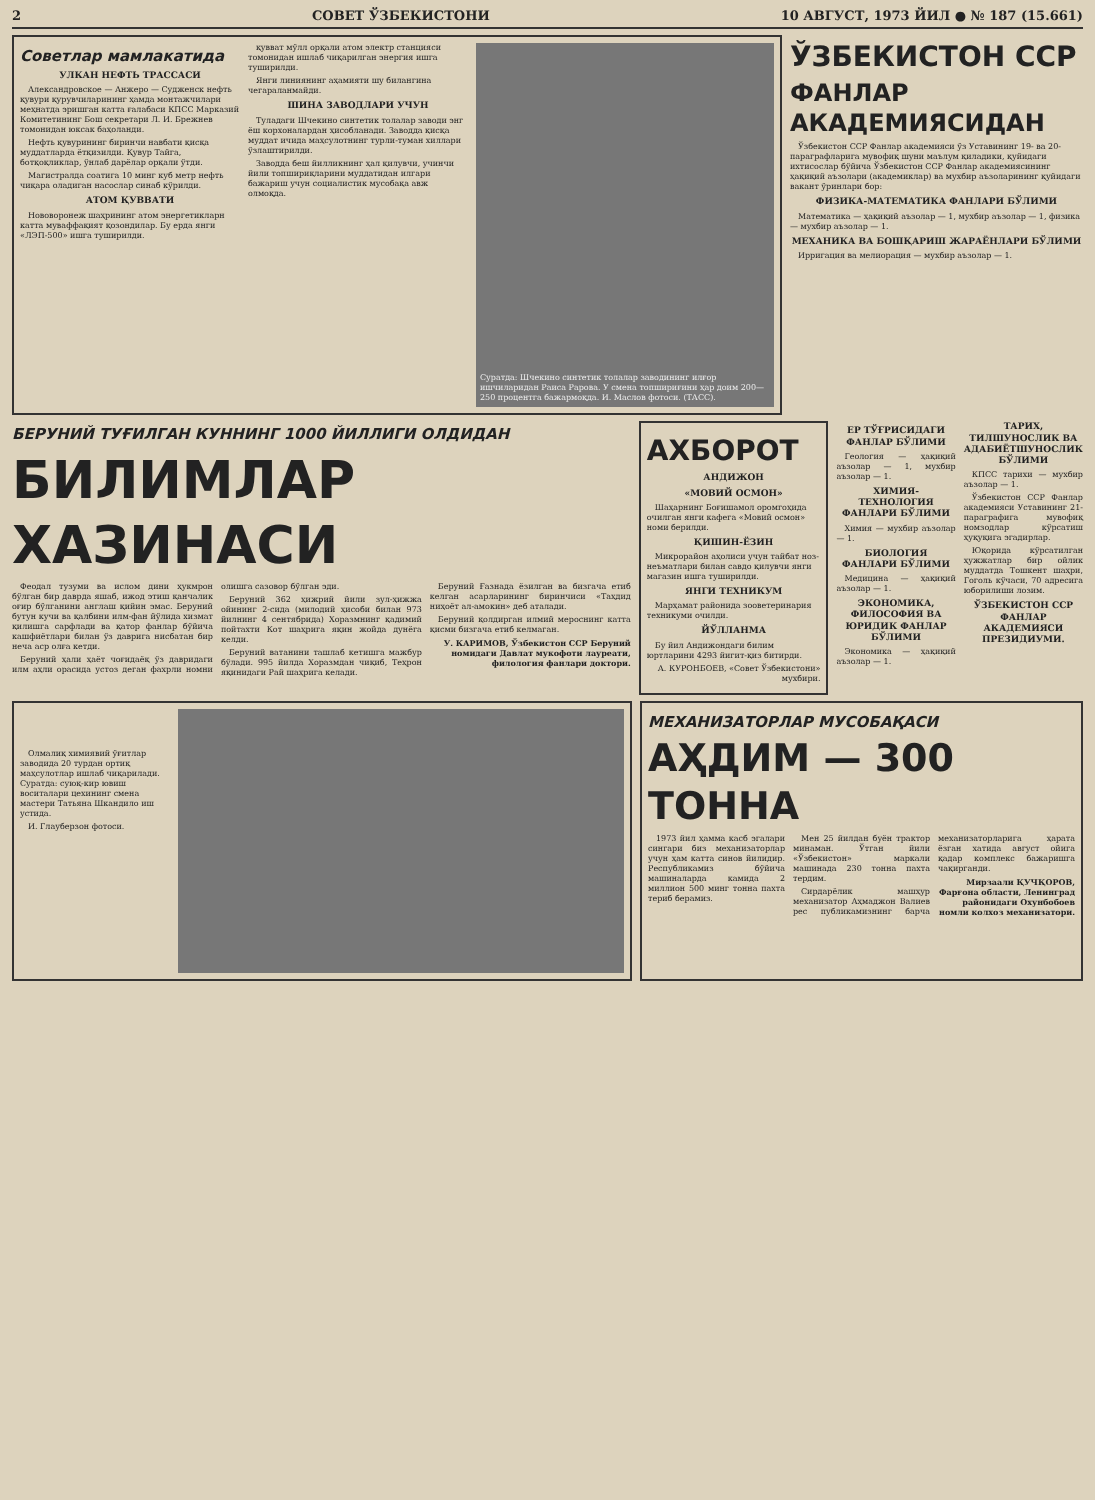2 СОВЕТ ЎЗБЕКИСТОНИ 10 АВГУСТ, 1973 ЙИЛ ● № 187 (15.661)
Советлар мамлакатида
УЛКАН НЕФТЬ ТРАССАСИ
Александровское — Анжеро — Судженск нефть қувури қурувчиларининг ҳамда монтажчилари меҳнатда эришган катта ғалабаси КПСС Марказий Комитетининг Бош секретари Л. И. Брежнев томонидан юксак баҳоланди.
Нефть қувурининг биринчи навбати қисқа муддатларда ётқизилди. Қувур Тайга, ботқоқликлар, ўнлаб дарёлар орқали ўтди.
Магистралда соатига 10 минг куб метр нефть чиқара оладиган насослар синаб кўрилди.
АТОМ ҚУВВАТИ
Нововоронеж шаҳрининг атом энергетикларн катта муваффақият қозондилар. Бу ерда янги «ЛЭП-500» ишга туширилди.
қувват мўлл орқали атом электр станцияси томонидан ишлаб чиқарилган энергия ишга туширилди.
Янги линиянинг аҳамияти шу билангина чегараланмайди.
ШИНА ЗАВОДЛАРИ УЧУН
Туладаги Шчекино синтетик толалар заводи энг ёш корхоналардан ҳисобланади. Заводда қисқа муддат ичида маҳсулотнинг турли-туман хиллари ўзлаштирилди.
Заводда беш йилликнинг ҳал қилувчи, учинчи йили топшириқларини муддатидан илгари бажариш учун социалистик мусобақа авж олмоқда.
Суратда: Шчекино синтетик толалар заводининг илғор ишчиларидан Раиса Рарова. У смена топшириғини ҳар доим 200—250 процентга бажармоқда. И. Маслов фотоси. (ТАСС).
ЎЗБЕКИСТОН ССР
ФАНЛАР АКАДЕМИЯСИДАН
Ўзбекистон ССР Фанлар академияси ўз Уставининг 19- ва 20-параграфларига мувофиқ шуни маълум қиладики, қуйидаги ихтисослар бўйича Ўзбекистон ССР Фанлар академиясининг ҳақиқий аъзолари (академиклар) ва мухбир аъзоларининг қуйидаги вакант ўринлари бор:
ФИЗИКА-МАТЕМАТИКА ФАНЛАРИ БЎЛИМИ
Математика — ҳақиқий аъзолар — 1, мухбир аъзолар — 1, физика — мухбир аъзолар — 1.
МЕХАНИКА ВА БОШҚАРИШ ЖАРАЁНЛАРИ БЎЛИМИ
Ирригация ва мелиорация — мухбир аъзолар — 1.
БЕРУНИЙ ТУҒИЛГАН КУННИНГ 1000 ЙИЛЛИГИ ОЛДИДАН
БИЛИМЛАР ХАЗИНАСИ
Феодал тузуми ва ислом дини ҳукмрон бўлган бир даврда яшаб, ижод этиш қанчалик оғир бўлганини англаш қийин эмас. Беруний бутун кучи ва қалбини илм-фан йўлида хизмат қилишга сарфлади ва қатор фанлар бўйича кашфиётлари билан ўз даврига нисбатан бир неча аср олға кетди.
Беруний ҳали ҳаёт чоғидаёқ ўз давридаги илм аҳли орасида устоз деган фахрли номни олишга сазовор бўлган эди.
Беруний 362 ҳижрий йили зул-ҳижжа ойининг 2-сида (милодий ҳисоби билан 973 йилнинг 4 сентябрида) Хоразмнинг қадимий пойтахти Кот шаҳрига яқин жойда дунёга келди.
Беруний ватанини ташлаб кетишга мажбур бўлади. 995 йилда Хоразмдан чиқиб, Теҳрон яқинидаги Рай шаҳрига келади.
Беруний Ғазнада ёзилган ва бизгача етиб келган асарларининг биринчиси «Таҳдид ниҳоёт ал-амокин» деб аталади.
Беруний қолдирган илмий мероснинг катта қисми бизгача етиб келмаган.
У. КАРИМОВ, Ўзбекистон ССР Беруний номидаги Давлат мукофоти лауреати, филология фанлари доктори.
АХБОРОТ
АНДИЖОН
«МОВИЙ ОСМОН»
Шаҳарнинг Боғишамол оромгоҳида очилган янги кафега «Мовий осмон» номи берилди.
ҚИШИН-ЁЗИН
Микрорайон аҳолиси учун тайбат ноз-неъматлари билан савдо қилувчи янги магазин ишга туширилди.
ЯНГИ ТЕХНИКУМ
Марҳамат районида зооветеринария техникуми очилди.
ЙЎЛЛАНМА
Бу йил Андижондаги билим юртларини 4293 йигит-қиз битирди.
А. КУРОНБОЕВ, «Совет Ўзбекистони» мухбири.
ЕР ТЎҒРИСИДАГИ ФАНЛАР БЎЛИМИ
Геология — ҳақиқий аъзолар — 1, мухбир аъзолар — 1.
ХИМИЯ-ТЕХНОЛОГИЯ ФАНЛАРИ БЎЛИМИ
Химия — мухбир аъзолар — 1.
БИОЛОГИЯ ФАНЛАРИ БЎЛИМИ
Медицина — ҳақиқий аъзолар — 1.
ЭКОНОМИКА, ФИЛОСОФИЯ ВА ЮРИДИК ФАНЛАР БЎЛИМИ
Экономика — ҳақиқий аъзолар — 1.
ТАРИХ, ТИЛШУНОСЛИК ВА АДАБИЁТШУНОСЛИК БЎЛИМИ
КПСС тарихи — мухбир аъзолар — 1.
Ўзбекистон ССР Фанлар академияси Уставининг 21-параграфига мувофиқ номзодлар кўрсатиш ҳуқуқига эгадирлар.
Юқорида кўрсатилган ҳужжатлар бир ойлик муддатда Тошкент шаҳри, Гоголь кўчаси, 70 адресига юборилиши лозим.
ЎЗБЕКИСТОН ССР ФАНЛАР АКАДЕМИЯСИ ПРЕЗИДИУМИ.
Олмалиқ химиявий ўғитлар заводида 20 турдан ортиқ маҳсулотлар ишлаб чиқарилади. Суратда: суюқ-кир ювиш воситалари цехининг смена мастери Татьяна Шкандило иш устида.
И. Глауберзон фотоси.
МЕХАНИЗАТОРЛАР МУСОБАҚАСИ
АҲДИМ — 300 ТОННА
1973 йил ҳамма касб эгалари сингари биз механизаторлар учун ҳам катта синов йилидир. Республикамиз бўйича машиналарда камида 2 миллион 500 минг тонна пахта териб берамиз.
Мен 25 йилдан буён трактор минаман. Ўтган йили «Ўзбекистон» маркали машинада 230 тонна пахта тердим.
Сирдарёлик машҳур механизатор Аҳмаджон Валиев рес публикамизнинг барча механизаторларига ҳарата ёзган хатида август ойига қадар комплекс бажаришга чақирганди.
Мирзаали ҚУЧҚОРОВ, Фарғона области, Ленинград районидаги Охунбобоев номли колхоз механизатори.